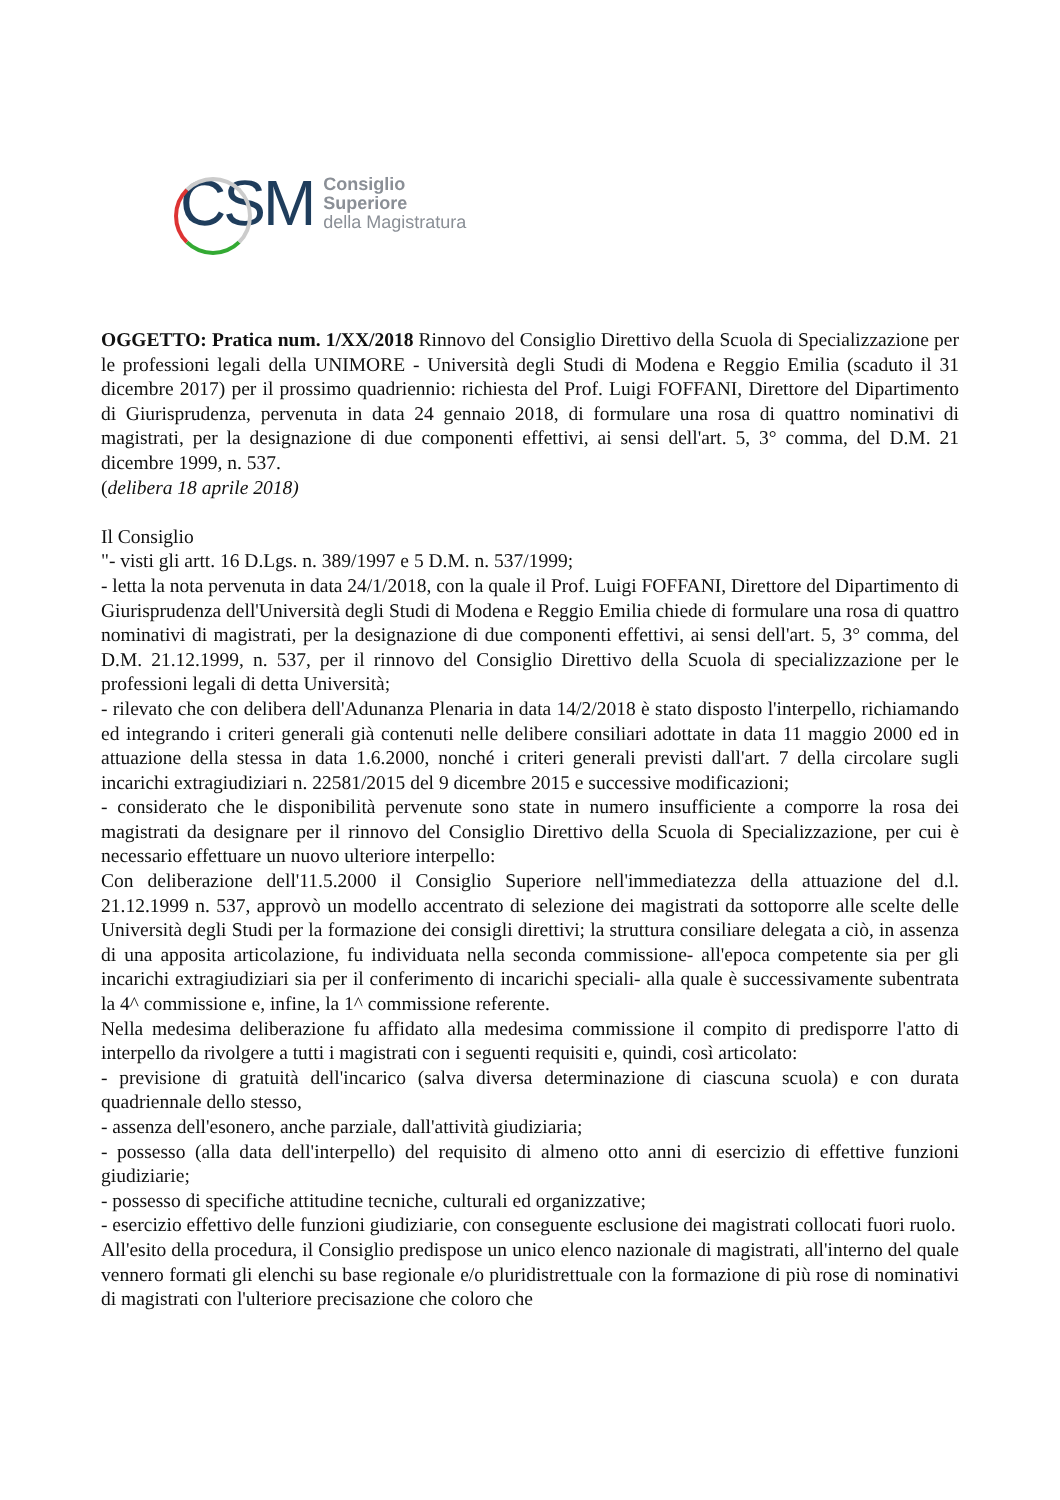CSM
Consiglio
Superiore
della Magistratura
OGGETTO: Pratica num. 1/XX/2018 Rinnovo del Consiglio Direttivo della Scuola di Specializzazione per le professioni legali della UNIMORE - Università degli Studi di Modena e Reggio Emilia (scaduto il 31 dicembre 2017) per il prossimo quadriennio: richiesta del Prof. Luigi FOFFANI, Direttore del Dipartimento di Giurisprudenza, pervenuta in data 24 gennaio 2018, di formulare una rosa di quattro nominativi di magistrati, per la designazione di due componenti effettivi, ai sensi dell'art. 5, 3° comma, del D.M. 21 dicembre 1999, n. 537.
(delibera 18 aprile 2018)
Il Consiglio
"- visti gli artt. 16 D.Lgs. n. 389/1997 e 5 D.M. n. 537/1999;
- letta la nota pervenuta in data 24/1/2018, con la quale il Prof. Luigi FOFFANI, Direttore del Dipartimento di Giurisprudenza dell'Università degli Studi di Modena e Reggio Emilia chiede di formulare una rosa di quattro nominativi di magistrati, per la designazione di due componenti effettivi, ai sensi dell'art. 5, 3° comma, del D.M. 21.12.1999, n. 537, per il rinnovo del Consiglio Direttivo della Scuola di specializzazione per le professioni legali di detta Università;
- rilevato che con delibera dell'Adunanza Plenaria in data 14/2/2018 è stato disposto l'interpello, richiamando ed integrando i criteri generali già contenuti nelle delibere consiliari adottate in data 11 maggio 2000 ed in attuazione della stessa in data 1.6.2000, nonché i criteri generali previsti dall'art. 7 della circolare sugli incarichi extragiudiziari n. 22581/2015 del 9 dicembre 2015 e successive modificazioni;
- considerato che le disponibilità pervenute sono state in numero insufficiente a comporre la rosa dei magistrati da designare per il rinnovo del Consiglio Direttivo della Scuola di Specializzazione, per cui è necessario effettuare un nuovo ulteriore interpello:
Con deliberazione dell'11.5.2000 il Consiglio Superiore nell'immediatezza della attuazione del d.l. 21.12.1999 n. 537, approvò un modello accentrato di selezione dei magistrati da sottoporre alle scelte delle Università degli Studi per la formazione dei consigli direttivi; la struttura consiliare delegata a ciò, in assenza di una apposita articolazione, fu individuata nella seconda commissione- all'epoca competente sia per gli incarichi extragiudiziari sia per il conferimento di incarichi speciali- alla quale è successivamente subentrata la 4^ commissione e, infine, la 1^ commissione referente.
Nella medesima deliberazione fu affidato alla medesima commissione il compito di predisporre l'atto di interpello da rivolgere a tutti i magistrati con i seguenti requisiti e, quindi, così articolato:
- previsione di gratuità dell'incarico (salva diversa determinazione di ciascuna scuola) e con durata quadriennale dello stesso,
- assenza dell'esonero, anche parziale, dall'attività giudiziaria;
- possesso (alla data dell'interpello) del requisito di almeno otto anni di esercizio di effettive funzioni giudiziarie;
- possesso di specifiche attitudine tecniche, culturali ed organizzative;
- esercizio effettivo delle funzioni giudiziarie, con conseguente esclusione dei magistrati collocati fuori ruolo.
All'esito della procedura, il Consiglio predispose un unico elenco nazionale di magistrati, all'interno del quale vennero formati gli elenchi su base regionale e/o pluridistrettuale con la formazione di più rose di nominativi di magistrati con l'ulteriore precisazione che coloro che